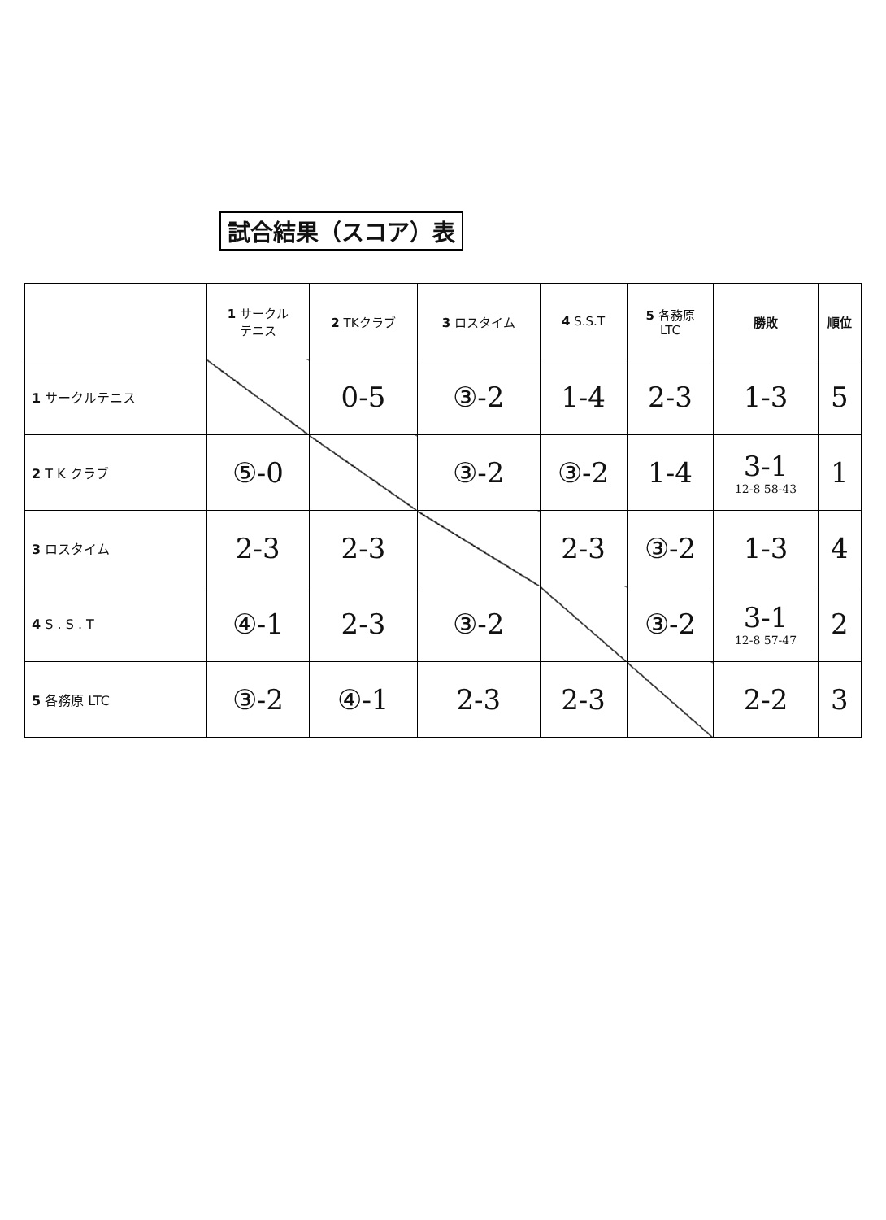試合結果（スコア）表
| | 1 サークル テニス | 2 TKクラブ | 3 ロスタイム | 4 S.S.T | 5 各務原 LTC | 勝敗 | 順位 |
| --- | --- | --- | --- | --- | --- | --- | --- |
| 1 サークルテニス | | 0-5 | ③-2 | 1-4 | 2-3 | 1-3 | 5 |
| 2 T K クラブ | ⑤-0 | | ③-2 | ③-2 | 1-4 | 3-1 12-8 58-43 | 1 |
| 3 ロスタイム | 2-3 | 2-3 | | 2-3 | ③-2 | 1-3 | 4 |
| 4 S . S . T | ④-1 | 2-3 | ③-2 | | ③-2 | 3-1 12-8 57-47 | 2 |
| 5 各務原 LTC | ③-2 | ④-1 | 2-3 | 2-3 | | 2-2 | 3 |